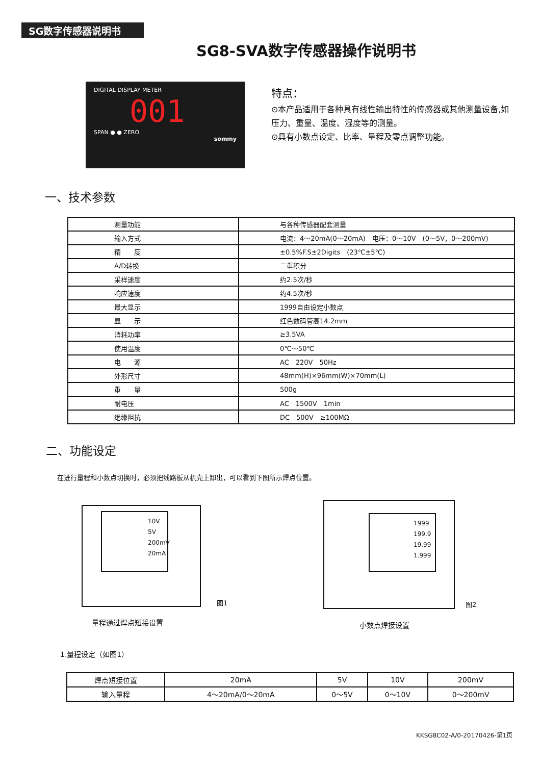SG数字传感器说明书
SG8-SVA数字传感器操作说明书
DIGITAL DISPLAY METER
001
SPAN ● ● ZERO
sommy
特点：
⊙本产品适用于各种具有线性输出特性的传感器或其他测量设备,如压力、重量、温度、湿度等的测量。
⊙具有小数点设定、比率、量程及零点调整功能。
一、技术参数
| 测量功能 | 与各种传感器配套测量 |
| 输入方式 | 电流：4～20mA(0～20mA) 电压：0～10V (0～5V，0～200mV) |
| 精 度 | ±0.5%F.S±2Digits (23℃±5℃) |
| A/D转换 | 二重积分 |
| 采样速度 | 约2.5次/秒 |
| 响应速度 | 约4.5次/秒 |
| 最大显示 | 1999自由设定小数点 |
| 显 示 | 红色数码管高14.2mm |
| 消耗功率 | ≥3.5VA |
| 使用温度 | 0℃～50℃ |
| 电 源 | AC 220V 50Hz |
| 外形尺寸 | 48mm(H)×96mm(W)×70mm(L) |
| 重 量 | 500g |
| 耐电压 | AC 1500V 1min |
| 绝缘阻抗 | DC 500V ≥100MΩ |
二、功能设定
在进行量程和小数点切换时，必须把线路板从机壳上卸出，可以看到下图所示焊点位置。
10V
5V
200mV
20mA
图1
量程通过焊点短接设置
1999
199.9
19.99
1.999
图2
小数点焊接设置
1.量程设定（如图1）
| 焊点短接位置 | 20mA | 5V | 10V | 200mV |
| 输入量程 | 4～20mA/0～20mA | 0～5V | 0～10V | 0～200mV |
KKSG8C02-A/0-20170426-第1页